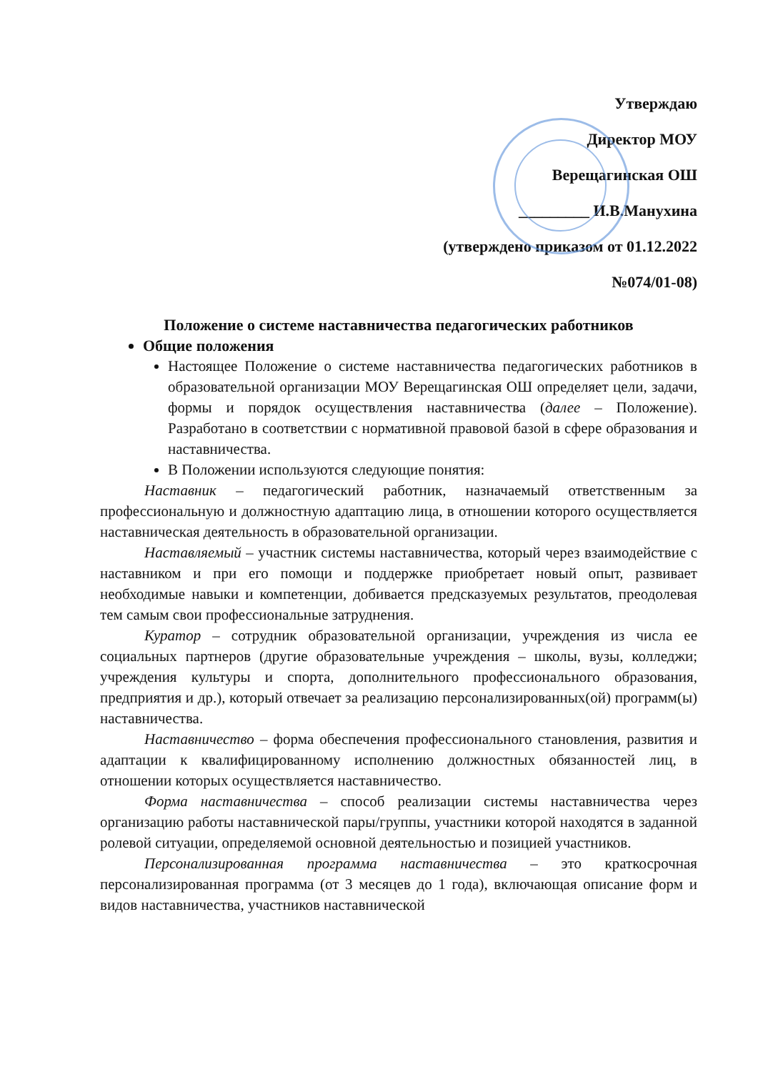Утверждаю
Директор МОУ
Верещагинская ОШ
_________ И.В.Манухина
(утверждено приказом от 01.12.2022
№074/01-08)
Положение о системе наставничества педагогических работников
Общие положения
Настоящее Положение о системе наставничества педагогических работников в образовательной организации МОУ Верещагинская ОШ определяет цели, задачи, формы и порядок осуществления наставничества (далее – Положение). Разработано в соответствии с нормативной правовой базой в сфере образования и наставничества.
В Положении используются следующие понятия:
Наставник – педагогический работник, назначаемый ответственным за профессиональную и должностную адаптацию лица, в отношении которого осуществляется наставническая деятельность в образовательной организации.
Наставляемый – участник системы наставничества, который через взаимодействие с наставником и при его помощи и поддержке приобретает новый опыт, развивает необходимые навыки и компетенции, добивается предсказуемых результатов, преодолевая тем самым свои профессиональные затруднения.
Куратор – сотрудник образовательной организации, учреждения из числа ее социальных партнеров (другие образовательные учреждения – школы, вузы, колледжи; учреждения культуры и спорта, дополнительного профессионального образования, предприятия и др.), который отвечает за реализацию персонализированных(ой) программ(ы) наставничества.
Наставничество – форма обеспечения профессионального становления, развития и адаптации к квалифицированному исполнению должностных обязанностей лиц, в отношении которых осуществляется наставничество.
Форма наставничества – способ реализации системы наставничества через организацию работы наставнической пары/группы, участники которой находятся в заданной ролевой ситуации, определяемой основной деятельностью и позицией участников.
Персонализированная программа наставничества – это краткосрочная персонализированная программа (от 3 месяцев до 1 года), включающая описание форм и видов наставничества, участников наставнической